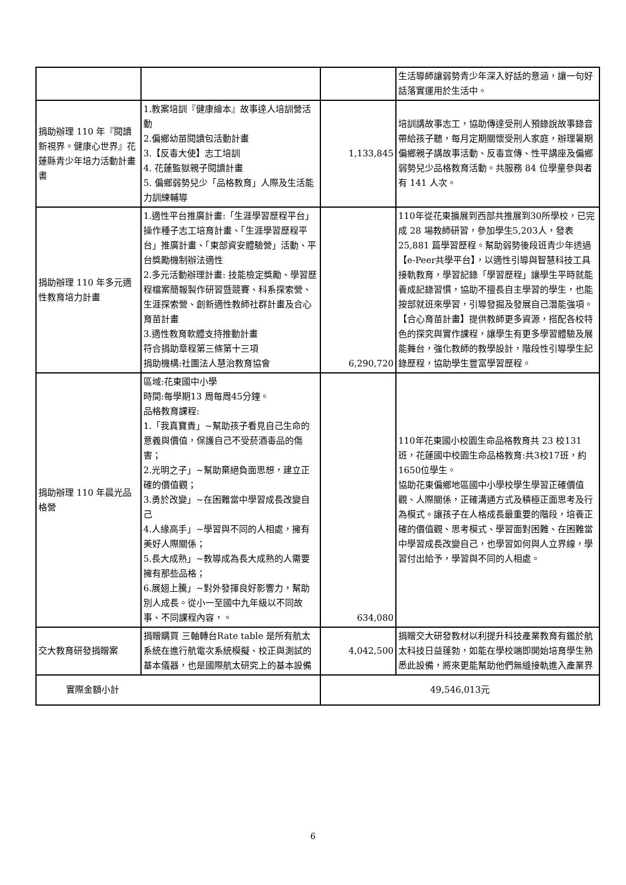| | | | 生活導師讓弱勢青少年深入好話的意涵，讓一句好話落實運用於生活中。 |
| 捐助辦理 110 年『閱讀新視界。健康心世界』花蓮縣青少年培力活動計畫書 | 1.教案培訓『健康繪本』故事達人培訓營活動 2.偏鄉幼苗閱讀包活動計畫 3.【反毒大使】志工培訓 4. 花蓮監獄親子閱讀計畫 5. 偏鄉弱勢兒少「品格教育」人際及生活能力訓練輔導 | 1,133,845 | 培訓講故事志工，協助傳達受刑人預錄說故事錄音帶給孩子聽，每月定期關懷受刑人家庭，辦理暑期偏鄉親子講故事活動、反毒宣傳、性平講座及偏鄉弱勢兒少品格教育活動。共服務 84 位學童參與者有 141 人次。 |
| 捐助辦理 110 年多元適性教育培力計畫 | 1.適性平台推廣計畫:「生涯學習歷程平台」操作種子志工培育計畫、「生涯學習歷程平台」推廣計畫、「東部資安體驗營」活動、平台獎勵機制辦法適性 2.多元活動辦理計畫: 技能檢定獎勵、學習歷程檔案簡報製作研習暨競賽、科系探索營、生涯探索營、創新適性教師社群計畫及合心育苗計畫 3.適性教育軟體支持推動計畫 符合捐助章程第三條第十三項 捐助機構:社團法人慧治教育協會 | 6,290,720 | 110年從花東擴展到西部共推展到30所學校，已完成 28 場教師研習，參加學生5,203人，發表25,881 篇學習歷程。幫助弱勢後段班青少年透過【e-Peer共學平台】，以適性引導與智慧科技工具接軌教育，學習記錄「學習歷程」讓學生平時就能養成記錄習慣，協助不擅長自主學習的學生，也能按部就班來學習，引導發掘及發展自己潛能強項。【合心育苗計畫】提供教師更多資源，搭配各校特色的探究與實作課程，讓學生有更多學習體驗及展能舞台，強化教師的教學設計，階段性引導學生記錄歷程，協助學生豐富學習歷程。 |
| 捐助辦理 110 年晨光品格營 | 區域:花東國中小學 時間:每學期13 周每周45分鐘。 品格教育課程: 1.「我真寶貴」~幫助孩子看見自己生命的意義與價值，保護自己不受菸酒毒品的傷害； 2.光明之子」~幫助棄絕負面思想，建立正確的價值觀； 3.勇於改變」~在困難當中學習成長改變自己 4.人緣高手」~學習與不同的人相處，擁有美好人際關係； 5.長大成熟」~教導成為長大成熟的人需要擁有那些品格； 6.展翅上騰」~對外發揮良好影響力，幫助別人成長。從小一至國中九年級以不同故事、不同課程內容，。 | 634,080 | 110年花東國小校園生命品格教育共 23 校131 班，花蓮國中校園生命品格教育:共3校17班，約1650位學生。 協助花東偏鄉地區國中小學校學生學習正確價值觀、人際關係，正確溝通方式及積極正面思考及行為模式。讓孩子在人格成長最重要的階段，培養正確的價值觀、思考模式、學習面對困難、在困難當中學習成長改變自己，也學習如何與人立界線，學習付出給予，學習與不同的人相處。 |
| 交大教育研發捐贈案 | 捐贈購買 三軸轉台Rate table 是所有航太系統在進行航電次系統模擬、校正與測試的基本儀器，也是國際航太研究上的基本設備 | 4,042,500 | 捐贈交大研發教材以利提升科技產業教育有鑑於航太科技日益蓬勃，如能在學校端即開始培育學生熟悉此設備，將來更能幫助他們無縫接軌進入產業界 |
| 實際金額小計 | | 49,546,013元 | |
6